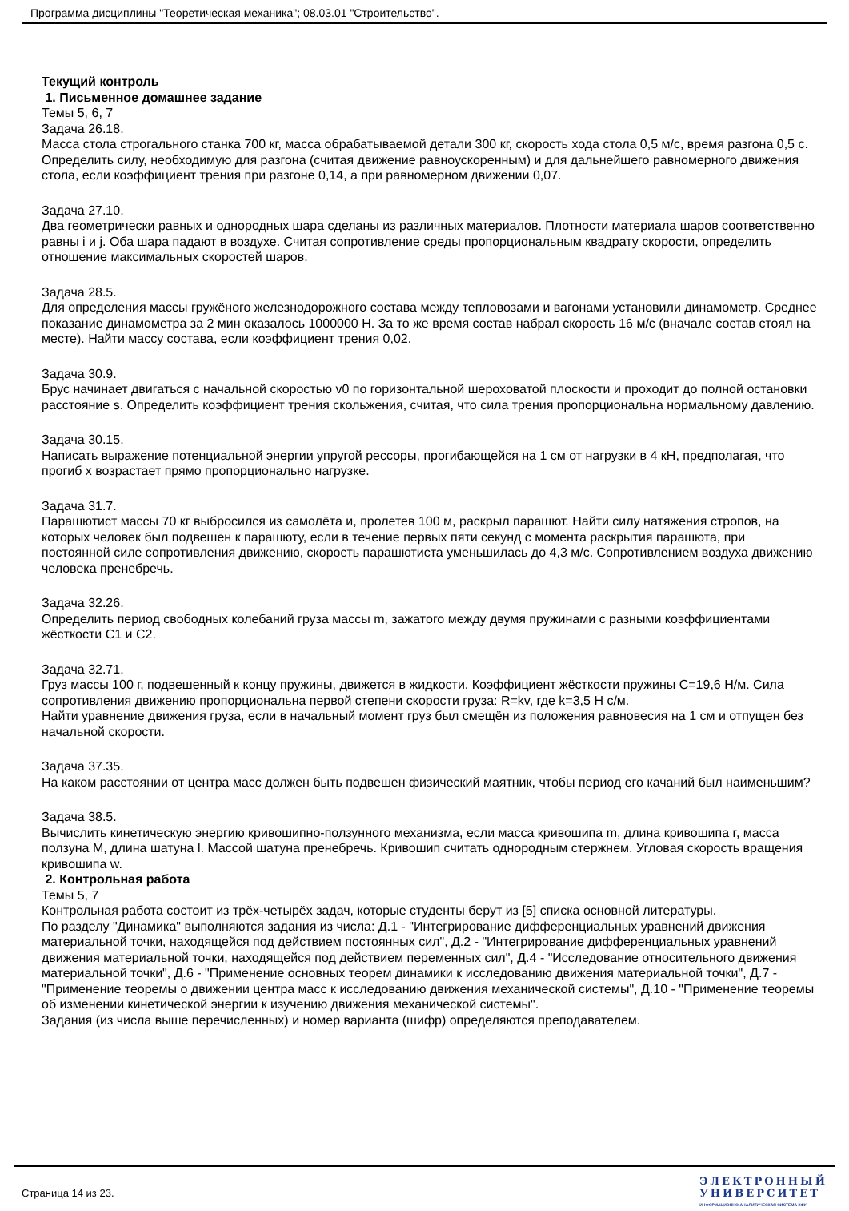Программа дисциплины "Теоретическая механика"; 08.03.01 "Строительство".
Текущий контроль
1. Письменное домашнее задание
Темы 5, 6, 7
Задача 26.18.
Масса стола строгального станка 700 кг, масса обрабатываемой детали 300 кг, скорость хода стола 0,5 м/с, время разгона 0,5 с. Определить силу, необходимую для разгона (считая движение равноускоренным) и для дальнейшего равномерного движения стола, если коэффициент трения при разгоне 0,14, а при равномерном движении 0,07.
Задача 27.10.
Два геометрически равных и однородных шара сделаны из различных материалов. Плотности материала шаров соответственно равны i и j. Оба шара падают в воздухе. Считая сопротивление среды пропорциональным квадрату скорости, определить отношение максимальных скоростей шаров.
Задача 28.5.
Для определения массы гружёного железнодорожного состава между тепловозами и вагонами установили динамометр. Среднее показание динамометра за 2 мин оказалось 1000000 Н. За то же время состав набрал скорость 16 м/с (вначале состав стоял на месте). Найти массу состава, если коэффициент трения 0,02.
Задача 30.9.
Брус начинает двигаться с начальной скоростью v0 по горизонтальной шероховатой плоскости и проходит до полной остановки расстояние s. Определить коэффициент трения скольжения, считая, что сила трения пропорциональна нормальному давлению.
Задача 30.15.
Написать выражение потенциальной энергии упругой рессоры, прогибающейся на 1 см от нагрузки в 4 кН, предполагая, что прогиб x возрастает прямо пропорционально нагрузке.
Задача 31.7.
Парашютист массы 70 кг выбросился из самолёта и, пролетев 100 м, раскрыл парашют. Найти силу натяжения стропов, на которых человек был подвешен к парашюту, если в течение первых пяти секунд с момента раскрытия парашюта, при постоянной силе сопротивления движению, скорость парашютиста уменьшилась до 4,3 м/с. Сопротивлением воздуха движению человека пренебречь.
Задача 32.26.
Определить период свободных колебаний груза массы m, зажатого между двумя пружинами с разными коэффициентами жёсткости C1 и C2.
Задача 32.71.
Груз массы 100 г, подвешенный к концу пружины, движется в жидкости. Коэффициент жёсткости пружины C=19,6 Н/м. Сила сопротивления движению пропорциональна первой степени скорости груза: R=kv, где k=3,5 Н с/м.
Найти уравнение движения груза, если в начальный момент груз был смещён из положения равновесия на 1 см и отпущен без начальной скорости.
Задача 37.35.
На каком расстоянии от центра масс должен быть подвешен физический маятник, чтобы период его качаний был наименьшим?
Задача 38.5.
Вычислить кинетическую энергию кривошипно-ползунного механизма, если масса кривошипа m, длина кривошипа r, масса ползуна M, длина шатуна l. Массой шатуна пренебречь. Кривошип считать однородным стержнем. Угловая скорость вращения кривошипа w.
2. Контрольная работа
Темы 5, 7
Контрольная работа состоит из трёх-четырёх задач, которые студенты берут из [5] списка основной литературы.
По разделу "Динамика" выполняются задания из числа: Д.1 - "Интегрирование дифференциальных уравнений движения материальной точки, находящейся под действием постоянных сил", Д.2 - "Интегрирование дифференциальных уравнений движения материальной точки, находящейся под действием переменных сил", Д.4 - "Исследование относительного движения материальной точки", Д.6 - "Применение основных теорем динамики к исследованию движения материальной точки", Д.7 - "Применение теоремы о движении центра масс к исследованию движения механической системы", Д.10 - "Применение теоремы об изменении кинетической энергии к изучению движения механической системы".
Задания (из числа выше перечисленных) и номер варианта (шифр) определяются преподавателем.
Страница 14 из 23.
ЭЛЕКТРОННЫЙ
УНИВЕРСИТЕТ
ИНФОРМАЦИОННО-АНАЛИТИЧЕСКАЯ СИСТЕМА КФУ